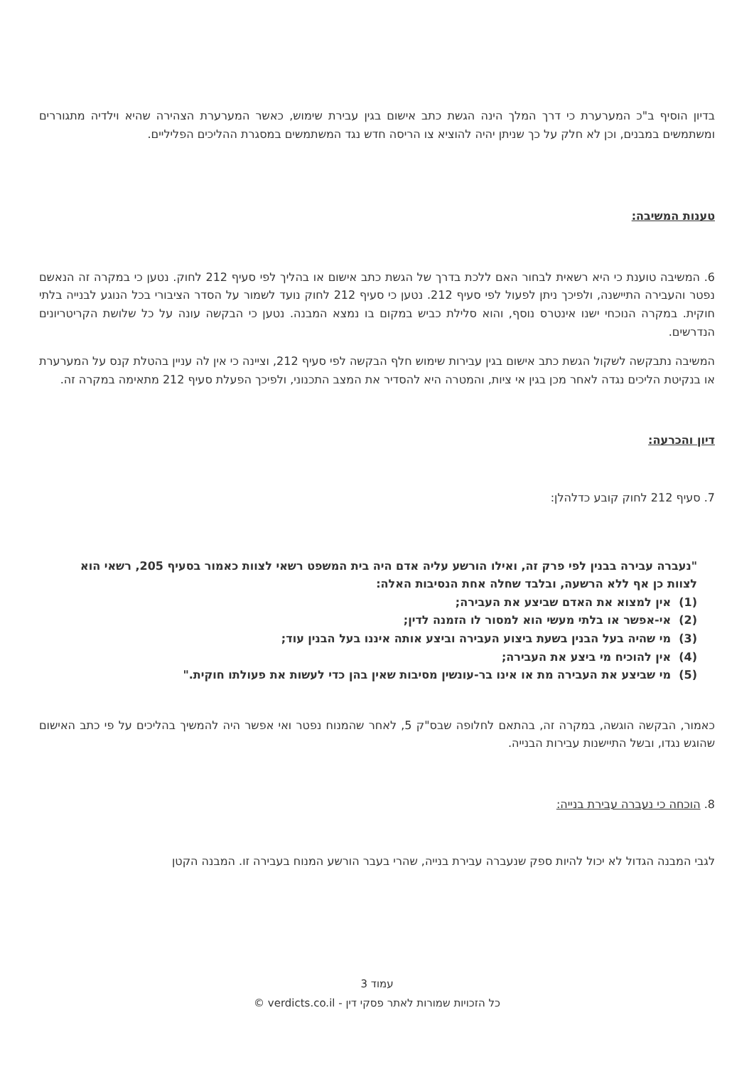בדיון הוסיף ב"כ המערערת כי דרך המלך הינה הגשת כתב אישום בגין עבירת שימוש, כאשר המערערת הצהירה שהיא וילדיה מתגוררים ומשתמשים במבנים, וכן לא חלק על כך שניתן יהיה להוציא צו הריסה חדש נגד המשתמשים במסגרת ההליכים הפליליים.
טענות המשיבה:
6. המשיבה טוענת כי היא רשאית לבחור האם ללכת בדרך של הגשת כתב אישום או בהליך לפי סעיף 212 לחוק. נטען כי במקרה זה הנאשם נפטר והעבירה התיישנה, ולפיכך ניתן לפעול לפי סעיף 212. נטען כי סעיף 212 לחוק נועד לשמור על הסדר הציבורי בכל הנוגע לבנייה בלתי חוקית. במקרה הנוכחי ישנו אינטרס נוסף, והוא סלילת כביש במקום בו נמצא המבנה. נטען כי הבקשה עונה על כל שלושת הקריטריונים הנדרשים.
המשיבה נתבקשה לשקול הגשת כתב אישום בגין עבירות שימוש חלף הבקשה לפי סעיף 212, וציינה כי אין לה עניין בהטלת קנס על המערערת או בנקיטת הליכים נגדה לאחר מכן בגין אי ציות, והמטרה היא להסדיר את המצב התכנוני, ולפיכך הפעלת סעיף 212 מתאימה במקרה זה.
דיון והכרעה:
7. סעיף 212 לחוק קובע כדלהלן:
"נעברה עבירה בבנין לפי פרק זה, ואילו הורשע עליה אדם היה בית המשפט רשאי לצוות כאמור בסעיף 205, רשאי הוא לצוות כן אף ללא הרשעה, ובלבד שחלה אחת הנסיבות האלה:
(1) אין למצוא את האדם שביצע את העבירה;
(2) אי-אפשר או בלתי מעשי הוא למסור לו הזמנה לדין;
(3) מי שהיה בעל הבנין בשעת ביצוע העבירה וביצע אותה איננו בעל הבנין עוד;
(4) אין להוכיח מי ביצע את העבירה;
(5) מי שביצע את העבירה מת או אינו בר-עונשין מסיבות שאין בהן כדי לעשות את פעולתו חוקית."
כאמור, הבקשה הוגשה, במקרה זה, בהתאם לחלופה שבס"ק 5, לאחר שהמנוח נפטר ואי אפשר היה להמשיך בהליכים על פי כתב האישום שהוגש נגדו, ובשל התיישנות עבירות הבנייה.
8. הוכחה כי נעברה עבירת בנייה:
לגבי המבנה הגדול לא יכול להיות ספק שנעברה עבירת בנייה, שהרי בעבר הורשע המנוח בעבירה זו. המבנה הקטן
עמוד 3
כל הזכויות שמורות לאתר פסקי דין - verdicts.co.il ©